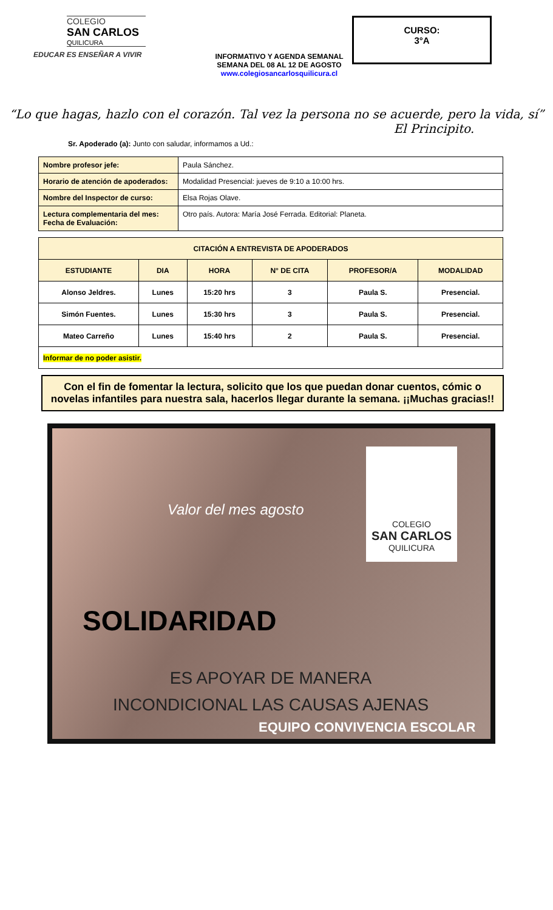COLEGIO
SAN CARLOS
QUILICURA
EDUCAR ES ENSEÑAR A VIVIR
INFORMATIVO Y AGENDA SEMANAL
SEMANA DEL 08 AL 12 DE AGOSTO
www.colegiosancarlosquilicura.cl
CURSO:
3°A
“Lo que hagas, hazlo con el corazón. Tal vez la persona no se acuerde, pero la vida, sí”
El Principito.
Sr. Apoderado (a): Junto con saludar, informamos a Ud.:
| Nombre profesor jefe: | Paula Sánchez. |
| Horario de atención de apoderados: | Modalidad Presencial: jueves de 9:10 a 10:00 hrs. |
| Nombre del Inspector de curso: | Elsa Rojas Olave. |
| Lectura complementaria del mes: Fecha de Evaluación: | Otro país. Autora: María José Ferrada. Editorial: Planeta. |
| CITACIÓN A ENTREVISTA DE APODERADOS | | | | | |
| --- | --- | --- | --- | --- | --- |
| ESTUDIANTE | DIA | HORA | N° DE CITA | PROFESOR/A | MODALIDAD |
| Alonso Jeldres. | Lunes | 15:20 hrs | 3 | Paula S. | Presencial. |
| Simón Fuentes. | Lunes | 15:30 hrs | 3 | Paula S. | Presencial. |
| Mateo Carreño | Lunes | 15:40 hrs | 2 | Paula S. | Presencial. |
| Informar de no poder asistir. | | | | | |
Con el fin de fomentar la lectura, solicito que los que puedan donar cuentos, cómic o novelas infantiles para nuestra sala, hacerlos llegar durante la semana. ¡¡Muchas gracias!!
Valor del mes agosto
COLEGIO
SAN CARLOS
QUILICURA
SOLIDARIDAD
ES APOYAR DE MANERA
INCONDICIONAL LAS CAUSAS AJENAS
EQUIPO CONVIVENCIA ESCOLAR